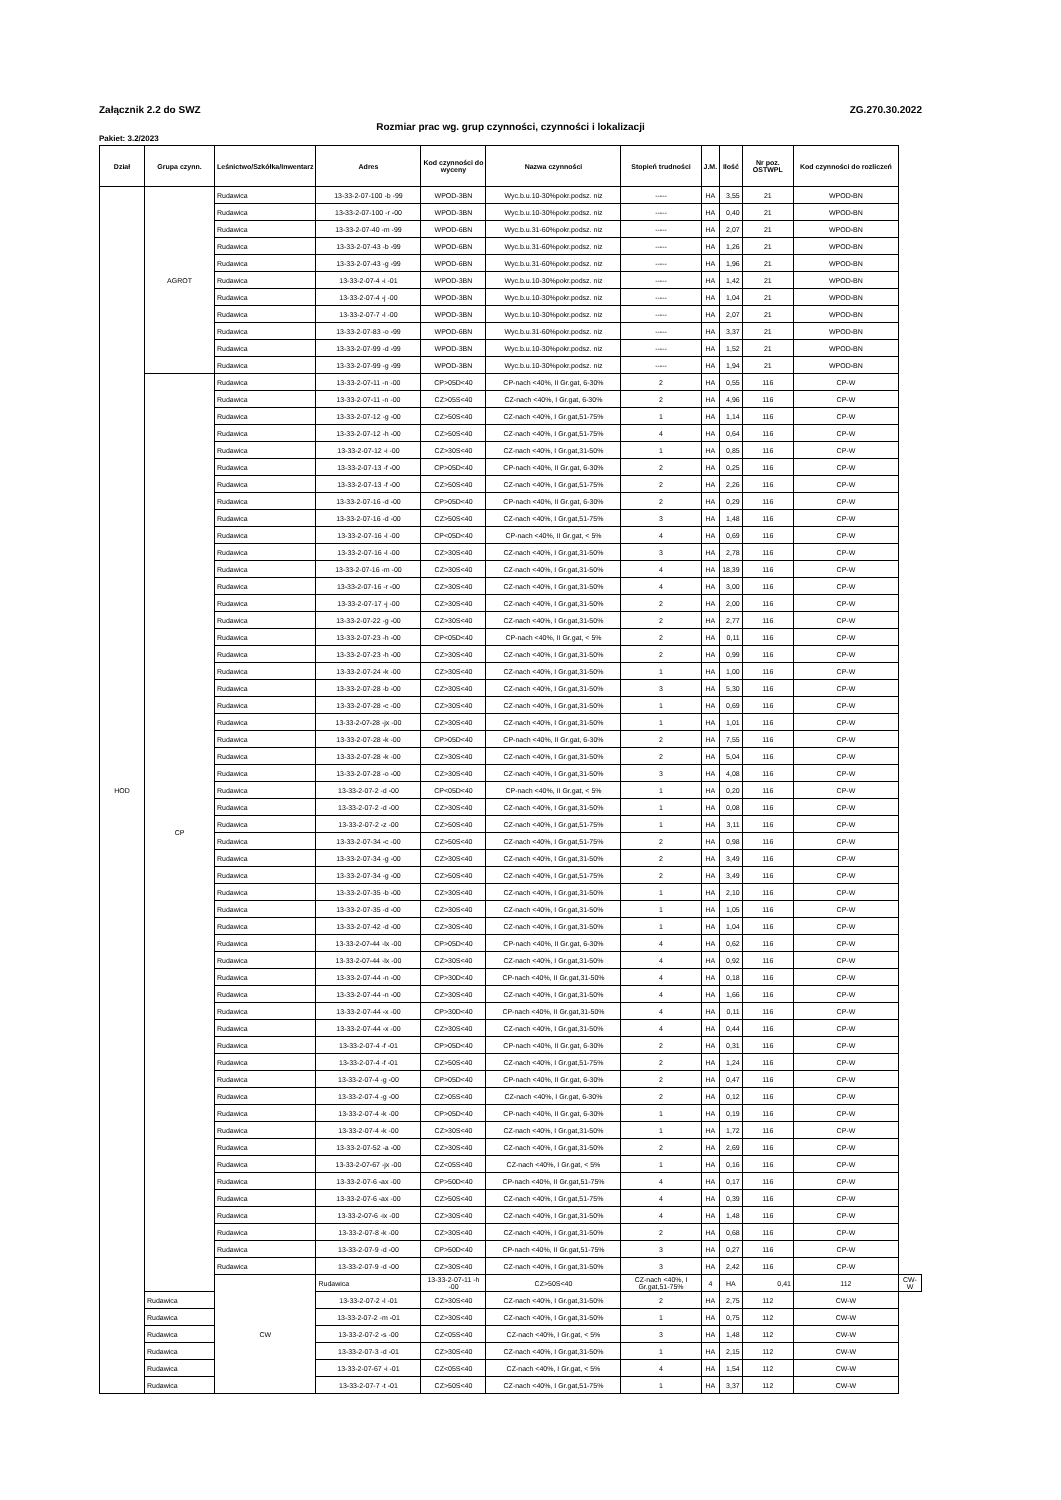Załącznik 2.2 do SWZ ZG.270.30.2022
Rozmiar prac wg. grup czynności, czynności i lokalizacji
Pakiet: 3.2/2023
| Dział | Grupa czynn. | Leśnictwo/Szkółka/Inwentarz | Adres | Kod czynności do wyceny | Nazwa czynności | Stopień trudności | J.M. | Ilość | Nr poz. OSTWPL | Kod czynności do rozliczeń | |
| --- | --- | --- | --- | --- | --- | --- | --- | --- | --- | --- | --- |
| HOD | AGROT | Rudawica | 13-33-2-07-100 -b -99 | WPOD-3BN | Wyc.b.u.10-30%pokr.podsz. niz | ----- | HA | 3,55 | 21 | WPOD-BN | |
| | | Rudawica | 13-33-2-07-100 -r -00 | WPOD-3BN | Wyc.b.u.10-30%pokr.podsz. niz | ----- | HA | 0,40 | 21 | WPOD-BN | |
| | | Rudawica | 13-33-2-07-40 -m -99 | WPOD-6BN | Wyc.b.u.31-60%pokr.podsz. niz | ----- | HA | 2,07 | 21 | WPOD-BN | |
| | | Rudawica | 13-33-2-07-43 -b -99 | WPOD-6BN | Wyc.b.u.31-60%pokr.podsz. niz | ----- | HA | 1,26 | 21 | WPOD-BN | |
| | | Rudawica | 13-33-2-07-43 -g -99 | WPOD-6BN | Wyc.b.u.31-60%pokr.podsz. niz | ----- | HA | 1,96 | 21 | WPOD-BN | |
| | | Rudawica | 13-33-2-07-4 -i -01 | WPOD-3BN | Wyc.b.u.10-30%pokr.podsz. niz | ----- | HA | 1,42 | 21 | WPOD-BN | |
| | | Rudawica | 13-33-2-07-4 -j -00 | WPOD-3BN | Wyc.b.u.10-30%pokr.podsz. niz | ----- | HA | 1,04 | 21 | WPOD-BN | |
| | | Rudawica | 13-33-2-07-7 -l -00 | WPOD-3BN | Wyc.b.u.10-30%pokr.podsz. niz | ----- | HA | 2,07 | 21 | WPOD-BN | |
| | | Rudawica | 13-33-2-07-83 -o -99 | WPOD-6BN | Wyc.b.u.31-60%pokr.podsz. niz | ----- | HA | 3,37 | 21 | WPOD-BN | |
| | | Rudawica | 13-33-2-07-99 -d -99 | WPOD-3BN | Wyc.b.u.10-30%pokr.podsz. niz | ----- | HA | 1,52 | 21 | WPOD-BN | |
| | | Rudawica | 13-33-2-07-99 -g -99 | WPOD-3BN | Wyc.b.u.10-30%pokr.podsz. niz | ----- | HA | 1,94 | 21 | WPOD-BN | |
| | CP | Rudawica | 13-33-2-07-11 -n -00 | CP>05D<40 | CP-nach <40%, II Gr.gat, 6-30% | 2 | HA | 0,55 | 116 | CP-W | |
| | | Rudawica | 13-33-2-07-11 -n -00 | CZ>05S<40 | CZ-nach <40%, I Gr.gat, 6-30% | 2 | HA | 4,96 | 116 | CP-W | |
| | | Rudawica | 13-33-2-07-12 -g -00 | CZ>50S<40 | CZ-nach <40%, I Gr.gat,51-75% | 1 | HA | 1,14 | 116 | CP-W | |
| | | Rudawica | 13-33-2-07-12 -h -00 | CZ>50S<40 | CZ-nach <40%, I Gr.gat,51-75% | 4 | HA | 0,64 | 116 | CP-W | |
| | | Rudawica | 13-33-2-07-12 -i -00 | CZ>30S<40 | CZ-nach <40%, I Gr.gat,31-50% | 1 | HA | 0,85 | 116 | CP-W | |
| | | Rudawica | 13-33-2-07-13 -f -00 | CP>05D<40 | CP-nach <40%, II Gr.gat, 6-30% | 2 | HA | 0,25 | 116 | CP-W | |
| | | Rudawica | 13-33-2-07-13 -f -00 | CZ>50S<40 | CZ-nach <40%, I Gr.gat,51-75% | 2 | HA | 2,26 | 116 | CP-W | |
| | | Rudawica | 13-33-2-07-16 -d -00 | CP>05D<40 | CP-nach <40%, II Gr.gat, 6-30% | 2 | HA | 0,29 | 116 | CP-W | |
| | | Rudawica | 13-33-2-07-16 -d -00 | CZ>50S<40 | CZ-nach <40%, I Gr.gat,51-75% | 3 | HA | 1,48 | 116 | CP-W | |
| | | Rudawica | 13-33-2-07-16 -l -00 | CP<05D<40 | CP-nach <40%, II Gr.gat, < 5% | 4 | HA | 0,69 | 116 | CP-W | |
| | | Rudawica | 13-33-2-07-16 -l -00 | CZ>30S<40 | CZ-nach <40%, I Gr.gat,31-50% | 3 | HA | 2,78 | 116 | CP-W | |
| | | Rudawica | 13-33-2-07-16 -m -00 | CZ>30S<40 | CZ-nach <40%, I Gr.gat,31-50% | 4 | HA | 18,39 | 116 | CP-W | |
| | | Rudawica | 13-33-2-07-16 -r -00 | CZ>30S<40 | CZ-nach <40%, I Gr.gat,31-50% | 4 | HA | 3,00 | 116 | CP-W | |
| | | Rudawica | 13-33-2-07-17 -j -00 | CZ>30S<40 | CZ-nach <40%, I Gr.gat,31-50% | 2 | HA | 2,00 | 116 | CP-W | |
| | | Rudawica | 13-33-2-07-22 -g -00 | CZ>30S<40 | CZ-nach <40%, I Gr.gat,31-50% | 2 | HA | 2,77 | 116 | CP-W | |
| | | Rudawica | 13-33-2-07-23 -h -00 | CP<05D<40 | CP-nach <40%, II Gr.gat, < 5% | 2 | HA | 0,11 | 116 | CP-W | |
| | | Rudawica | 13-33-2-07-23 -h -00 | CZ>30S<40 | CZ-nach <40%, I Gr.gat,31-50% | 2 | HA | 0,99 | 116 | CP-W | |
| | | Rudawica | 13-33-2-07-24 -k -00 | CZ>30S<40 | CZ-nach <40%, I Gr.gat,31-50% | 1 | HA | 1,00 | 116 | CP-W | |
| | | Rudawica | 13-33-2-07-28 -b -00 | CZ>30S<40 | CZ-nach <40%, I Gr.gat,31-50% | 3 | HA | 5,30 | 116 | CP-W | |
| | | Rudawica | 13-33-2-07-28 -c -00 | CZ>30S<40 | CZ-nach <40%, I Gr.gat,31-50% | 1 | HA | 0,69 | 116 | CP-W | |
| | | Rudawica | 13-33-2-07-28 -jx -00 | CZ>30S<40 | CZ-nach <40%, I Gr.gat,31-50% | 1 | HA | 1,01 | 116 | CP-W | |
| | | Rudawica | 13-33-2-07-28 -k -00 | CP>05D<40 | CP-nach <40%, II Gr.gat, 6-30% | 2 | HA | 7,55 | 116 | CP-W | |
| | | Rudawica | 13-33-2-07-28 -k -00 | CZ>30S<40 | CZ-nach <40%, I Gr.gat,31-50% | 2 | HA | 5,04 | 116 | CP-W | |
| | | Rudawica | 13-33-2-07-28 -o -00 | CZ>30S<40 | CZ-nach <40%, I Gr.gat,31-50% | 3 | HA | 4,08 | 116 | CP-W | |
| | | Rudawica | 13-33-2-07-2 -d -00 | CP<05D<40 | CP-nach <40%, II Gr.gat, < 5% | 1 | HA | 0,20 | 116 | CP-W | |
| | | Rudawica | 13-33-2-07-2 -d -00 | CZ>30S<40 | CZ-nach <40%, I Gr.gat,31-50% | 1 | HA | 0,08 | 116 | CP-W | |
| | | Rudawica | 13-33-2-07-2 -z -00 | CZ>50S<40 | CZ-nach <40%, I Gr.gat,51-75% | 1 | HA | 3,11 | 116 | CP-W | |
| | | Rudawica | 13-33-2-07-34 -c -00 | CZ>50S<40 | CZ-nach <40%, I Gr.gat,51-75% | 2 | HA | 0,98 | 116 | CP-W | |
| | | Rudawica | 13-33-2-07-34 -g -00 | CZ>30S<40 | CZ-nach <40%, I Gr.gat,31-50% | 2 | HA | 3,49 | 116 | CP-W | |
| | | Rudawica | 13-33-2-07-34 -g -00 | CZ>50S<40 | CZ-nach <40%, I Gr.gat,51-75% | 2 | HA | 3,49 | 116 | CP-W | |
| | | Rudawica | 13-33-2-07-35 -b -00 | CZ>30S<40 | CZ-nach <40%, I Gr.gat,31-50% | 1 | HA | 2,10 | 116 | CP-W | |
| | | Rudawica | 13-33-2-07-35 -d -00 | CZ>30S<40 | CZ-nach <40%, I Gr.gat,31-50% | 1 | HA | 1,05 | 116 | CP-W | |
| | | Rudawica | 13-33-2-07-42 -d -00 | CZ>30S<40 | CZ-nach <40%, I Gr.gat,31-50% | 1 | HA | 1,04 | 116 | CP-W | |
| | | Rudawica | 13-33-2-07-44 -lx -00 | CP>05D<40 | CP-nach <40%, II Gr.gat, 6-30% | 4 | HA | 0,62 | 116 | CP-W | |
| | | Rudawica | 13-33-2-07-44 -lx -00 | CZ>30S<40 | CZ-nach <40%, I Gr.gat,31-50% | 4 | HA | 0,92 | 116 | CP-W | |
| | | Rudawica | 13-33-2-07-44 -n -00 | CP>30D<40 | CP-nach <40%, II Gr.gat,31-50% | 4 | HA | 0,18 | 116 | CP-W | |
| | | Rudawica | 13-33-2-07-44 -n -00 | CZ>30S<40 | CZ-nach <40%, I Gr.gat,31-50% | 4 | HA | 1,66 | 116 | CP-W | |
| | | Rudawica | 13-33-2-07-44 -x -00 | CP>30D<40 | CP-nach <40%, II Gr.gat,31-50% | 4 | HA | 0,11 | 116 | CP-W | |
| | | Rudawica | 13-33-2-07-44 -x -00 | CZ>30S<40 | CZ-nach <40%, I Gr.gat,31-50% | 4 | HA | 0,44 | 116 | CP-W | |
| | | Rudawica | 13-33-2-07-4 -f -01 | CP>05D<40 | CP-nach <40%, II Gr.gat, 6-30% | 2 | HA | 0,31 | 116 | CP-W | |
| | | Rudawica | 13-33-2-07-4 -f -01 | CZ>50S<40 | CZ-nach <40%, I Gr.gat,51-75% | 2 | HA | 1,24 | 116 | CP-W | |
| | | Rudawica | 13-33-2-07-4 -g -00 | CP>05D<40 | CP-nach <40%, II Gr.gat, 6-30% | 2 | HA | 0,47 | 116 | CP-W | |
| | | Rudawica | 13-33-2-07-4 -g -00 | CZ>05S<40 | CZ-nach <40%, I Gr.gat, 6-30% | 2 | HA | 0,12 | 116 | CP-W | |
| | | Rudawica | 13-33-2-07-4 -k -00 | CP>05D<40 | CP-nach <40%, II Gr.gat, 6-30% | 1 | HA | 0,19 | 116 | CP-W | |
| | | Rudawica | 13-33-2-07-4 -k -00 | CZ>30S<40 | CZ-nach <40%, I Gr.gat,31-50% | 1 | HA | 1,72 | 116 | CP-W | |
| | | Rudawica | 13-33-2-07-52 -a -00 | CZ>30S<40 | CZ-nach <40%, I Gr.gat,31-50% | 2 | HA | 2,69 | 116 | CP-W | |
| | | Rudawica | 13-33-2-07-67 -jx -00 | CZ<05S<40 | CZ-nach <40%, I Gr.gat, < 5% | 1 | HA | 0,16 | 116 | CP-W | |
| | | Rudawica | 13-33-2-07-6 -ax -00 | CP>50D<40 | CP-nach <40%, II Gr.gat,51-75% | 4 | HA | 0,17 | 116 | CP-W | |
| | | Rudawica | 13-33-2-07-6 -ax -00 | CZ>50S<40 | CZ-nach <40%, I Gr.gat,51-75% | 4 | HA | 0,39 | 116 | CP-W | |
| | | Rudawica | 13-33-2-07-6 -ix -00 | CZ>30S<40 | CZ-nach <40%, I Gr.gat,31-50% | 4 | HA | 1,48 | 116 | CP-W | |
| | | Rudawica | 13-33-2-07-8 -k -00 | CZ>30S<40 | CZ-nach <40%, I Gr.gat,31-50% | 2 | HA | 0,68 | 116 | CP-W | |
| | | Rudawica | 13-33-2-07-9 -d -00 | CP>50D<40 | CP-nach <40%, II Gr.gat,51-75% | 3 | HA | 0,27 | 116 | CP-W | |
| | | Rudawica | 13-33-2-07-9 -d -00 | CZ>30S<40 | CZ-nach <40%, I Gr.gat,31-50% | 3 | HA | 2,42 | 116 | CP-W | |
| | | CW | Rudawica | 13-33-2-07-11 -h -00 | CZ>50S<40 | CZ-nach <40%, I Gr.gat,51-75% | 4 | HA | 0,41 | 112 | CW-W |
| | Rudawica | | 13-33-2-07-2 -l -01 | CZ>30S<40 | CZ-nach <40%, I Gr.gat,31-50% | 2 | HA | 2,75 | 112 | CW-W | |
| | Rudawica | | 13-33-2-07-2 -m -01 | CZ>30S<40 | CZ-nach <40%, I Gr.gat,31-50% | 1 | HA | 0,75 | 112 | CW-W | |
| | Rudawica | | 13-33-2-07-2 -s -00 | CZ<05S<40 | CZ-nach <40%, I Gr.gat, < 5% | 3 | HA | 1,48 | 112 | CW-W | |
| | Rudawica | | 13-33-2-07-3 -d -01 | CZ>30S<40 | CZ-nach <40%, I Gr.gat,31-50% | 1 | HA | 2,15 | 112 | CW-W | |
| | Rudawica | | 13-33-2-07-67 -i -01 | CZ<05S<40 | CZ-nach <40%, I Gr.gat, < 5% | 4 | HA | 1,54 | 112 | CW-W | |
| | Rudawica | | 13-33-2-07-7 -t -01 | CZ>50S<40 | CZ-nach <40%, I Gr.gat,51-75% | 1 | HA | 3,37 | 112 | CW-W | |